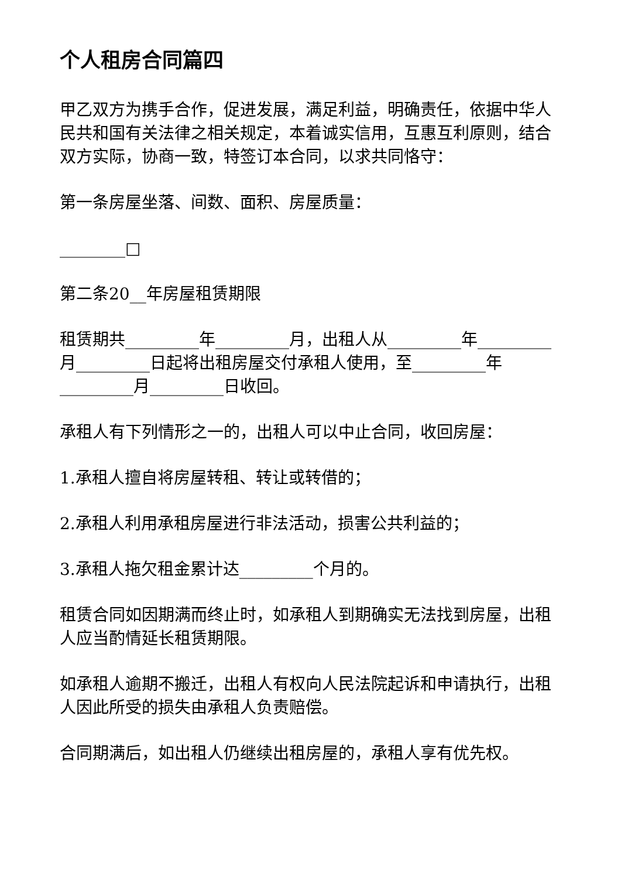个人租房合同篇四
甲乙双方为携手合作，促进发展，满足利益，明确责任，依据中华人民共和国有关法律之相关规定，本着诚实信用，互惠互利原则，结合双方实际，协商一致，特签订本合同，以求共同恪守：
第一条房屋坐落、间数、面积、房屋质量：
________□
第二条20__年房屋租赁期限
租赁期共_________年_________月，出租人从_________年_________月_________日起将出租房屋交付承租人使用，至_________年_________月_________日收回。
承租人有下列情形之一的，出租人可以中止合同，收回房屋：
1.承租人擅自将房屋转租、转让或转借的；
2.承租人利用承租房屋进行非法活动，损害公共利益的；
3.承租人拖欠租金累计达_________个月的。
租赁合同如因期满而终止时，如承租人到期确实无法找到房屋，出租人应当酌情延长租赁期限。
如承租人逾期不搬迁，出租人有权向人民法院起诉和申请执行，出租人因此所受的损失由承租人负责赔偿。
合同期满后，如出租人仍继续出租房屋的，承租人享有优先权。